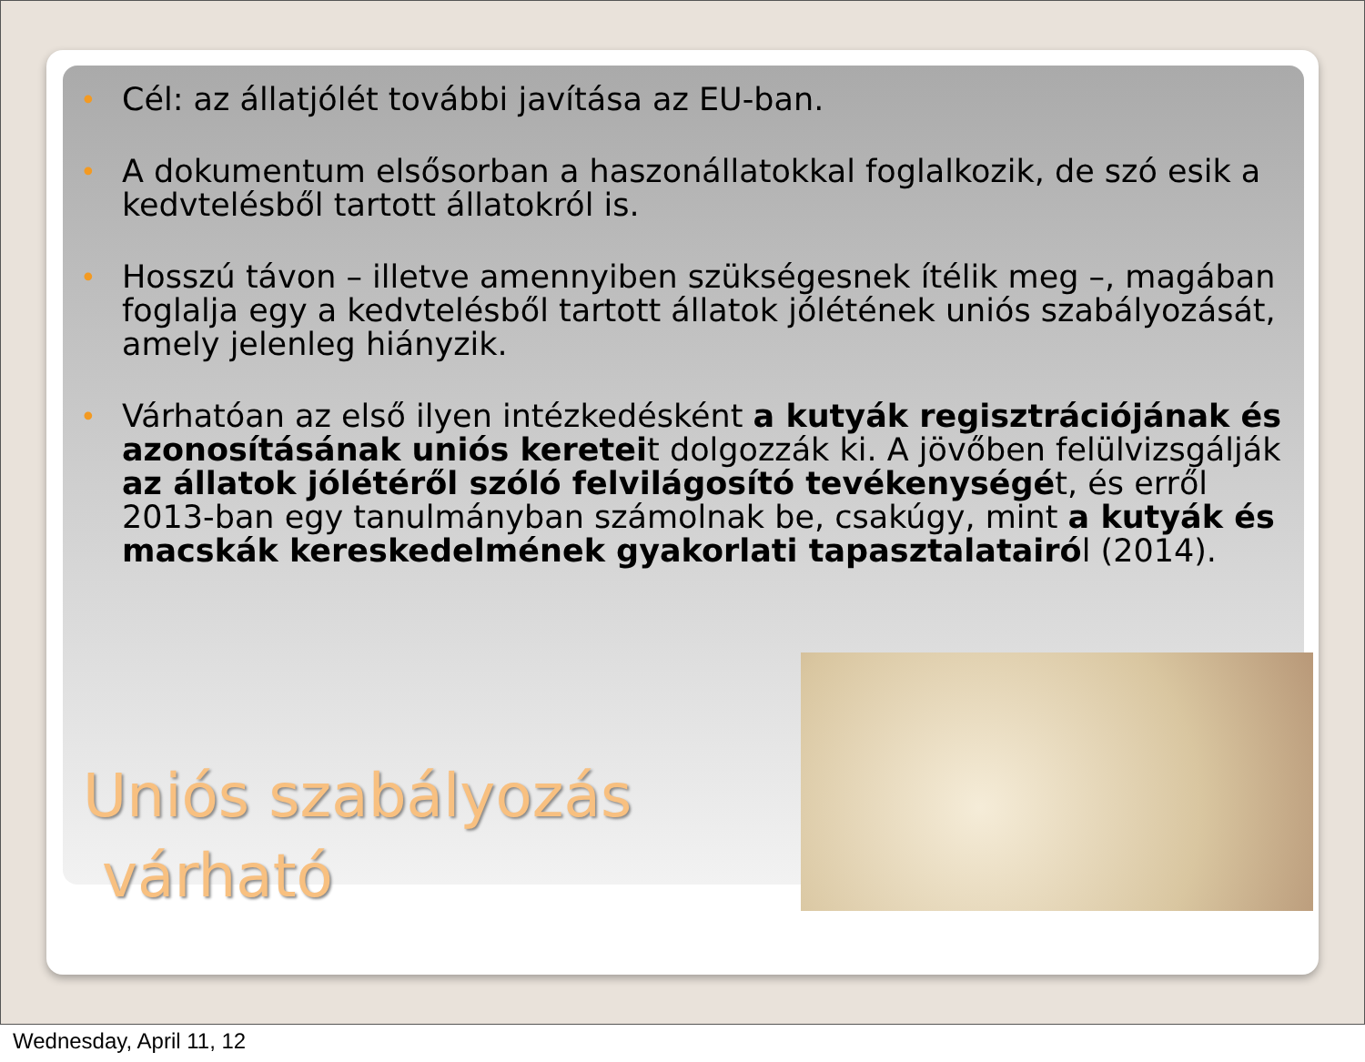• Cél: az állatjólét további javítása az EU-ban.
• A dokumentum elsősorban a haszonállatokkal foglalkozik, de szó esik a kedvtelésből tartott állatokról is.
• Hosszú távon – illetve amennyiben szükségesnek ítélik meg –, magában foglalja egy a kedvtelésből tartott állatok jólétének uniós szabályozását, amely jelenleg hiányzik.
• Várhatóan az első ilyen intézkedésként a kutyák regisztrációjának és azonosításának uniós kereteit dolgozzák ki. A jövőben felülvizsgálják az állatok jólétéről szóló felvilágosító tevékenységét, és erről 2013-ban egy tanulmányban számolnak be, csakúgy, mint a kutyák és macskák kereskedelmének gyakorlati tapasztalatairól (2014).
Uniós szabályozás
várható
Wednesday, April 11, 12